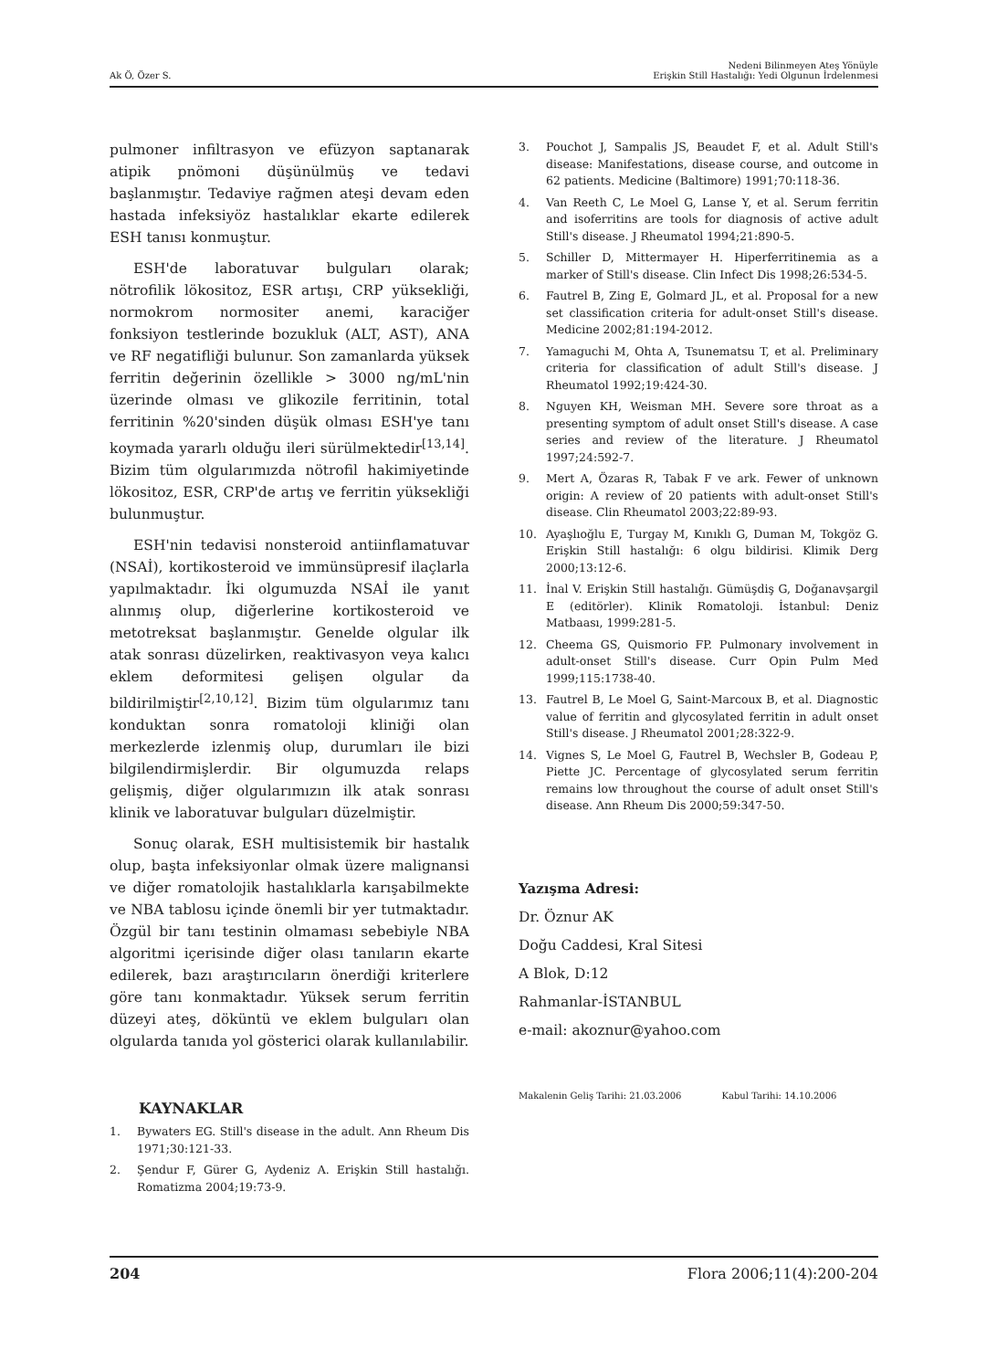Ak Ö, Özer S.
Nedeni Bilinmeyen Ateş Yönüyle
Erişkin Still Hastalığı: Yedi Olgunun İrdelenmesi
pulmoner infiltrasyon ve efüzyon saptanarak atipik pnömoni düşünülmüş ve tedavi başlanmıştır. Tedaviye rağmen ateşi devam eden hastada infeksiyöz hastalıklar ekarte edilerek ESH tanısı konmuştur.
ESH'de laboratuvar bulguları olarak; nötrofilik lökositoz, ESR artışı, CRP yüksekliği, normokrom normositer anemi, karaciğer fonksiyon testlerinde bozukluk (ALT, AST), ANA ve RF negatifliği bulunur. Son zamanlarda yüksek ferritin değerinin özellikle > 3000 ng/mL'nin üzerinde olması ve glikozile ferritinin, total ferritinin %20'sinden düşük olması ESH'ye tanı koymada yararlı olduğu ileri sürülmektedir<sup>[13,14]</sup>. Bizim tüm olgularımızda nötrofil hakimiyetinde lökositoz, ESR, CRP'de artış ve ferritin yüksekliği bulunmuştur.
ESH'nin tedavisi nonsteroid antiinflamatuvar (NSAİ), kortikosteroid ve immünsüpresif ilaçlarla yapılmaktadır. İki olgumuzda NSAİ ile yanıt alınmış olup, diğerlerine kortikosteroid ve metotreksat başlanmıştır. Genelde olgular ilk atak sonrası düzelirken, reaktivasyon veya kalıcı eklem deformitesi gelişen olgular da bildirilmiştir<sup>[2,10,12]</sup>. Bizim tüm olgularımız tanı konduktan sonra romatoloji kliniği olan merkezlerde izlenmiş olup, durumları ile bizi bilgilendirmişlerdir. Bir olgumuzda relaps gelişmiş, diğer olgularımızın ilk atak sonrası klinik ve laboratuvar bulguları düzelmiştir.
Sonuç olarak, ESH multisistemik bir hastalık olup, başta infeksiyonlar olmak üzere malignansi ve diğer romatolojik hastalıklarla karışabilmekte ve NBA tablosu içinde önemli bir yer tutmaktadır. Özgül bir tanı testinin olmaması sebebiyle NBA algoritmi içerisinde diğer olası tanıların ekarte edilerek, bazı araştırıcıların önerdiği kriterlere göre tanı konmaktadır. Yüksek serum ferritin düzeyi ateş, döküntü ve eklem bulguları olan olgularda tanıda yol gösterici olarak kullanılabilir.
KAYNAKLAR
1. Bywaters EG. Still's disease in the adult. Ann Rheum Dis 1971;30:121-33.
2. Şendur F, Gürer G, Aydeniz A. Erişkin Still hastalığı. Romatizma 2004;19:73-9.
3. Pouchot J, Sampalis JS, Beaudet F, et al. Adult Still's disease: Manifestations, disease course, and outcome in 62 patients. Medicine (Baltimore) 1991;70:118-36.
4. Van Reeth C, Le Moel G, Lanse Y, et al. Serum ferritin and isoferritins are tools for diagnosis of active adult Still's disease. J Rheumatol 1994;21:890-5.
5. Schiller D, Mittermayer H. Hiperferritinemia as a marker of Still's disease. Clin Infect Dis 1998;26:534-5.
6. Fautrel B, Zing E, Golmard JL, et al. Proposal for a new set classification criteria for adult-onset Still's disease. Medicine 2002;81:194-2012.
7. Yamaguchi M, Ohta A, Tsunematsu T, et al. Preliminary criteria for classification of adult Still's disease. J Rheumatol 1992;19:424-30.
8. Nguyen KH, Weisman MH. Severe sore throat as a presenting symptom of adult onset Still's disease. A case series and review of the literature. J Rheumatol 1997;24:592-7.
9. Mert A, Özaras R, Tabak F ve ark. Fewer of unknown origin: A review of 20 patients with adult-onset Still's disease. Clin Rheumatol 2003;22:89-93.
10. Ayaşlıoğlu E, Turgay M, Kınıklı G, Duman M, Tokgöz G. Erişkin Still hastalığı: 6 olgu bildirisi. Klimik Derg 2000;13:12-6.
11. İnal V. Erişkin Still hastalığı. Gümüşdiş G, Doğanavşargil E (editörler). Klinik Romatoloji. İstanbul: Deniz Matbaası, 1999:281-5.
12. Cheema GS, Quismorio FP. Pulmonary involvement in adult-onset Still's disease. Curr Opin Pulm Med 1999;115:1738-40.
13. Fautrel B, Le Moel G, Saint-Marcoux B, et al. Diagnostic value of ferritin and glycosylated ferritin in adult onset Still's disease. J Rheumatol 2001;28:322-9.
14. Vignes S, Le Moel G, Fautrel B, Wechsler B, Godeau P, Piette JC. Percentage of glycosylated serum ferritin remains low throughout the course of adult onset Still's disease. Ann Rheum Dis 2000;59:347-50.
Yazışma Adresi:
Dr. Öznur AK
Doğu Caddesi, Kral Sitesi
A Blok, D:12
Rahmanlar-İSTANBUL
e-mail: akoznur@yahoo.com
Makalenin Geliş Tarihi: 21.03.2006 Kabul Tarihi: 14.10.2006
204 Flora 2006;11(4):200-204